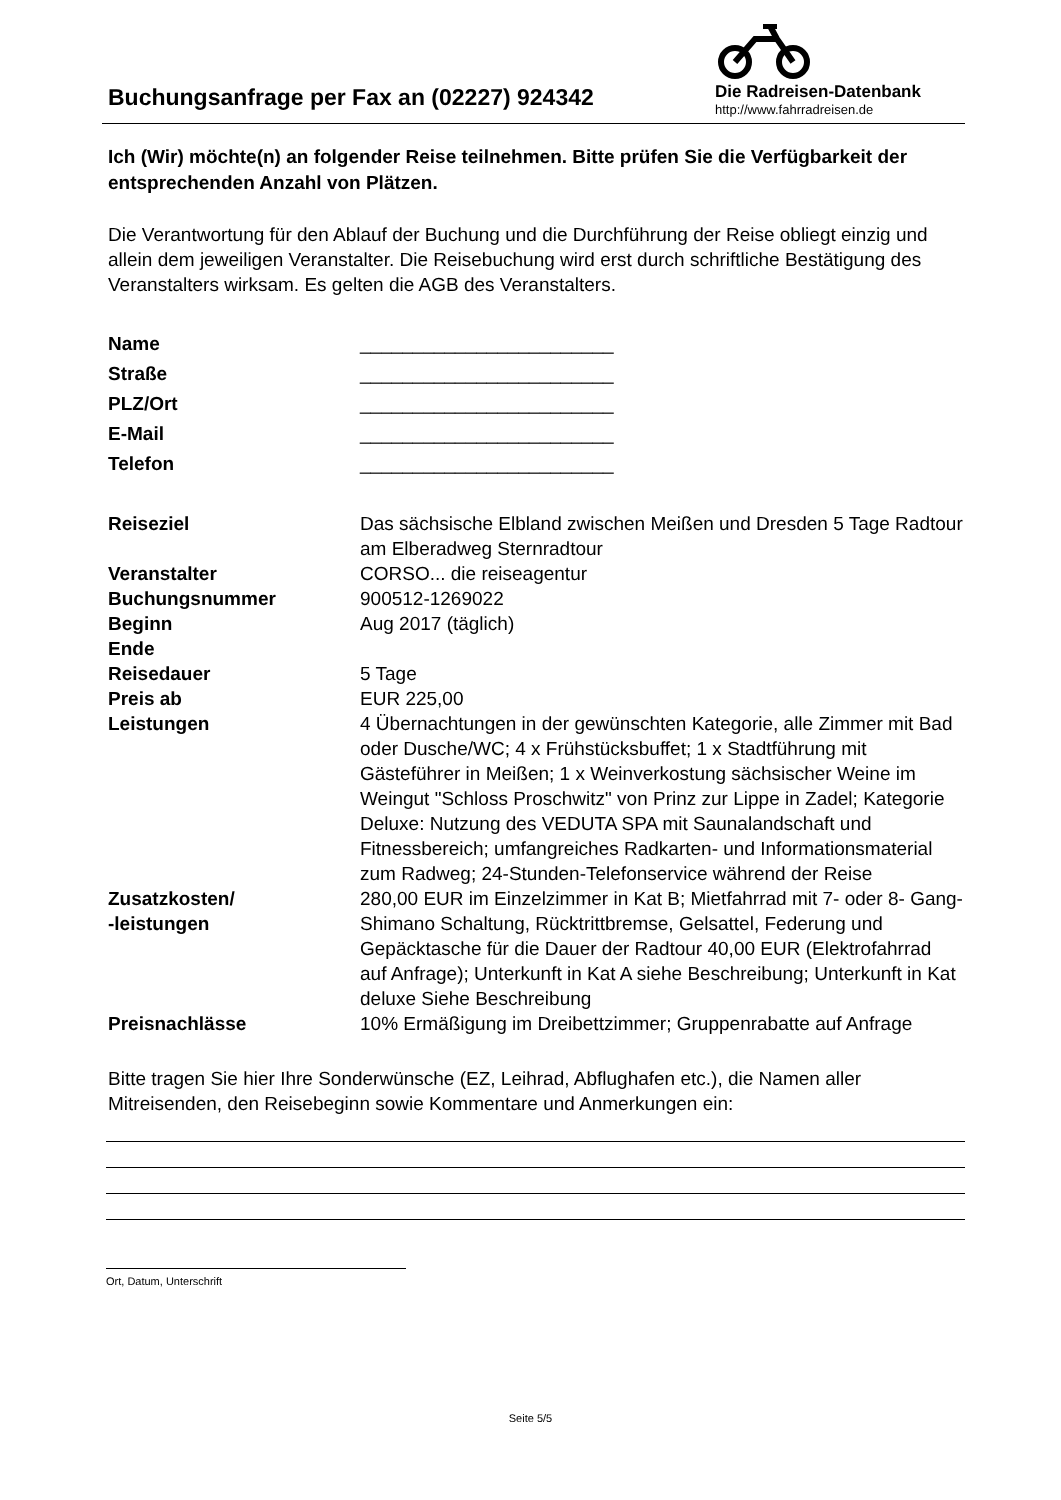Buchungsanfrage per Fax an (02227) 924342
Die Radreisen-Datenbank
http://www.fahrradreisen.de
Ich (Wir) möchte(n) an folgender Reise teilnehmen. Bitte prüfen Sie die Verfügbarkeit der entsprechenden Anzahl von Plätzen.
Die Verantwortung für den Ablauf der Buchung und die Durchführung der Reise obliegt einzig und allein dem jeweiligen Veranstalter. Die Reisebuchung wird erst durch schriftliche Bestätigung des Veranstalters wirksam. Es gelten die AGB des Veranstalters.
| Name | ________________________ |
| Straße | ________________________ |
| PLZ/Ort | ________________________ |
| E-Mail | ________________________ |
| Telefon | ________________________ |
| Reiseziel | Das sächsische Elbland zwischen Meißen und Dresden 5 Tage Radtour am Elberadweg Sternradtour |
| Veranstalter | CORSO... die reiseagentur |
| Buchungsnummer | 900512-1269022 |
| Beginn | Aug 2017 (täglich) |
| Ende | |
| Reisedauer | 5 Tage |
| Preis ab | EUR 225,00 |
| Leistungen | 4 Übernachtungen in der gewünschten Kategorie, alle Zimmer mit Bad oder Dusche/WC; 4 x Frühstücksbuffet; 1 x Stadtführung mit Gästeführer in Meißen; 1 x Weinverkostung sächsischer Weine im Weingut "Schloss Proschwitz" von Prinz zur Lippe in Zadel; Kategorie Deluxe: Nutzung des VEDUTA SPA mit Saunalandschaft und Fitnessbereich; umfangreiches Radkarten- und Informationsmaterial zum Radweg; 24-Stunden-Telefonservice während der Reise |
| Zusatzkosten/ -leistungen | 280,00 EUR im Einzelzimmer in Kat B; Mietfahrrad mit 7- oder 8- Gang-Shimano Schaltung, Rücktrittbremse, Gelsattel, Federung und Gepäcktasche für die Dauer der Radtour 40,00 EUR (Elektrofahrrad auf Anfrage); Unterkunft in Kat A siehe Beschreibung; Unterkunft in Kat deluxe Siehe Beschreibung |
| Preisnachlässe | 10% Ermäßigung im Dreibettzimmer; Gruppenrabatte auf Anfrage |
Bitte tragen Sie hier Ihre Sonderwünsche (EZ, Leihrad, Abflughafen etc.), die Namen aller Mitreisenden, den Reisebeginn sowie Kommentare und Anmerkungen ein:
Ort, Datum, Unterschrift
Seite 5/5